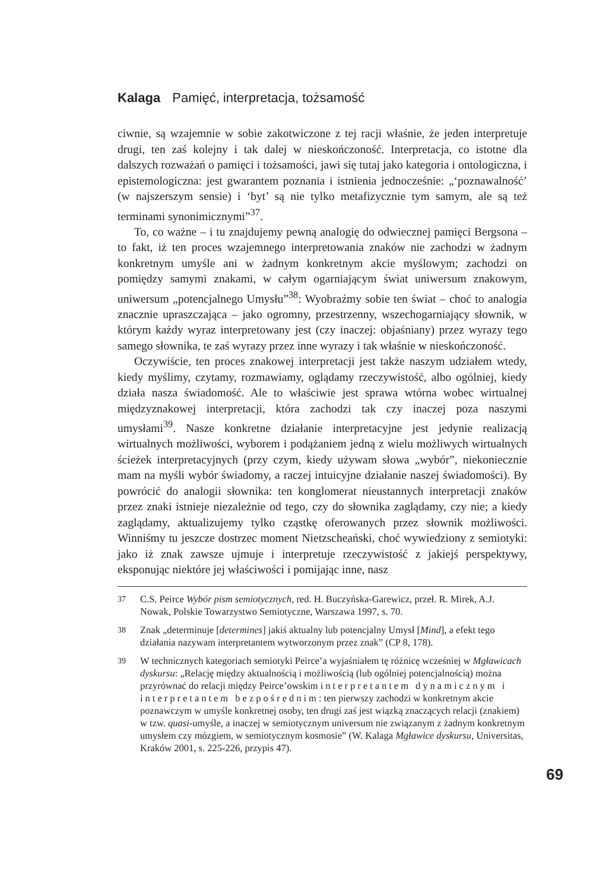Kalaga Pamięć, interpretacja, tożsamość
ciwnie, są wzajemnie w sobie zakotwiczone z tej racji właśnie, że jeden interpretuje drugi, ten zaś kolejny i tak dalej w nieskończoność. Interpretacja, co istotne dla dalszych rozważań o pamięci i tożsamości, jawi się tutaj jako kategoria i ontologiczna, i epistemologiczna: jest gwarantem poznania i istnienia jednocześnie: „‘poznawalność’ (w najszerszym sensie) i ‘byt’ są nie tylko metafizycznie tym samym, ale są też terminami synonimicznymi”<sup>37</sup>.
To, co ważne – i tu znajdujemy pewną analogię do odwiecznej pamięci Bergsona – to fakt, iż ten proces wzajemnego interpretowania znaków nie zachodzi w żadnym konkretnym umyśle ani w żadnym konkretnym akcie myślowym; zachodzi on pomiędzy samymi znakami, w całym ogarniającym świat uniwersum znakowym, uniwersum „potencjalnego Umysłu”<sup>38</sup>: Wyobraźmy sobie ten świat – choć to analogia znacznie upraszczająca – jako ogromny, przestrzenny, wszechogarniający słownik, w którym każdy wyraz interpretowany jest (czy inaczej: objaśniany) przez wyrazy tego samego słownika, te zaś wyrazy przez inne wyrazy i tak właśnie w nieskończoność.
Oczywiście, ten proces znakowej interpretacji jest także naszym udziałem wtedy, kiedy myślimy, czytamy, rozmawiamy, oglądamy rzeczywistość, albo ogólniej, kiedy działa nasza świadomość. Ale to właściwie jest sprawa wtórna wobec wirtualnej międzyznakowej interpretacji, która zachodzi tak czy inaczej poza naszymi umysłami<sup>39</sup>. Nasze konkretne działanie interpretacyjne jest jedynie realizacją wirtualnych możliwości, wyborem i podążaniem jedną z wielu możliwych wirtualnych ścieżek interpretacyjnych (przy czym, kiedy używam słowa „wybór”, niekoniecznie mam na myśli wybór świadomy, a raczej intuicyjne działanie naszej świadomości). By powrócić do analogii słownika: ten konglomerat nieustannych interpretacji znaków przez znaki istnieje niezależnie od tego, czy do słownika zaglądamy, czy nie; a kiedy zaglądamy, aktualizujemy tylko cząstkę oferowanych przez słownik możliwości. Winniśmy tu jeszcze dostrzec moment Nietzscheański, choć wywiedziony z semiotyki: jako iż znak zawsze ujmuje i interpretuje rzeczywistość z jakiejś perspektywy, eksponując niektóre jej właściwości i pomijając inne, nasz
37
C.S. Peirce Wybór pism semiotycznych, red. H. Buczyńska-Garewicz, przeł. R. Mirek, A.J. Nowak, Polskie Towarzystwo Semiotyczne, Warszawa 1997, s. 70.
38
Znak „determinuje [determines] jakiś aktualny lub potencjalny Umysł [Mind], a efekt tego działania nazywam interpretantem wytworzonym przez znak” (CP 8, 178).
39
W technicznych kategoriach semiotyki Peirce’a wyjaśniałem tę różnicę wcześniej w Mgławicach dyskursu: „Relację między aktualnością i możliwością (lub ogólniej potencjalnością) można przyrównać do relacji między Peirce’owskim interpretantem dynamicznym i interpretantem bezpośrednim: ten pierwszy zachodzi w konkretnym akcie poznawczym w umyśle konkretnej osoby, ten drugi zaś jest wiązką znaczących relacji (znakiem) w tzw. quasi-umyśle, a inaczej w semiotycznym universum nie związanym z żadnym konkretnym umysłem czy mózgiem, w semiotycznym kosmosie” (W. Kalaga Mgławice dyskursu, Universitas, Kraków 2001, s. 225-226, przypis 47).
69